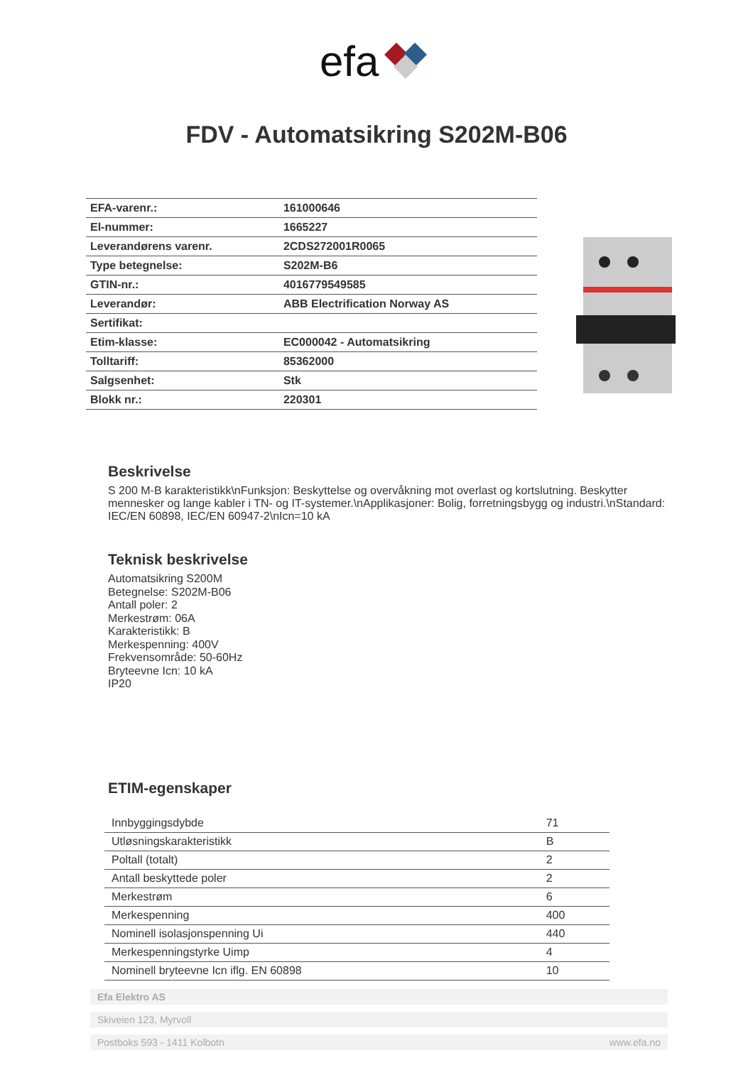efa
FDV - Automatsikring S202M-B06
| EFA-varenr.: | 161000646 |
| El-nummer: | 1665227 |
| Leverandørens varenr. | 2CDS272001R0065 |
| Type betegnelse: | S202M-B6 |
| GTIN-nr.: | 4016779549585 |
| Leverandør: | ABB Electrification Norway AS |
| Sertifikat: | |
| Etim-klasse: | EC000042 - Automatsikring |
| Tolltariff: | 85362000 |
| Salgsenhet: | Stk |
| Blokk nr.: | 220301 |
Beskrivelse
S 200 M-B karakteristikk\nFunksjon: Beskyttelse og overvåkning mot overlast og kortslutning. Beskytter mennesker og lange kabler i TN- og IT-systemer.\nApplikasjoner: Bolig, forretningsbygg og industri.\nStandard: IEC/EN 60898, IEC/EN 60947-2\nIcn=10 kA
Teknisk beskrivelse
Automatsikring S200M
Betegnelse: S202M-B06
Antall poler: 2
Merkestrøm: 06A
Karakteristikk: B
Merkespenning: 400V
Frekvensområde: 50-60Hz
Bryteevne Icn: 10 kA
IP20
ETIM-egenskaper
| Innbyggingsdybde | 71 |
| Utløsningskarakteristikk | B |
| Poltall (totalt) | 2 |
| Antall beskyttede poler | 2 |
| Merkestrøm | 6 |
| Merkespenning | 400 |
| Nominell isolasjonspenning Ui | 440 |
| Merkespenningstyrke Uimp | 4 |
| Nominell bryteevne Icn iflg. EN 60898 | 10 |
Efa Elektro AS
Skiveien 123, Myrvoll
Postboks 593 - 1411 Kolbotn www.efa.no